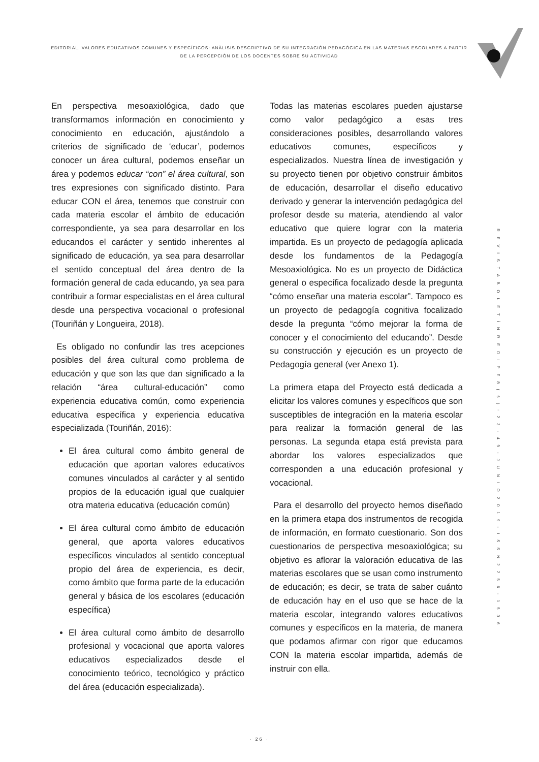EDITORIAL. VALORES EDUCATIVOS COMUNES Y ESPECÍFICOS: ANÀLISIS DESCRIPTIVO DE SU INTEGRACIÒN PEDAGÒGICA EN LAS MATERIAS ESCOLARES A PARTIR DE LA PERCEPCIÒN DE LOS DOCENTES SOBRE SU ACTIVIDAD
En perspectiva mesoaxiológica, dado que transformamos información en conocimiento y conocimiento en educación, ajustándolo a criterios de significado de ‘educar’, podemos conocer un área cultural, podemos enseñar un área y podemos educar “con” el área cultural, son tres expresiones con significado distinto. Para educar CON el área, tenemos que construir con cada materia escolar el ámbito de educación correspondiente, ya sea para desarrollar en los educandos el carácter y sentido inherentes al significado de educación, ya sea para desarrollar el sentido conceptual del área dentro de la formación general de cada educando, ya sea para contribuir a formar especialistas en el área cultural desde una perspectiva vocacional o profesional (Touriñán y Longueira, 2018).
Es obligado no confundir las tres acepciones posibles del área cultural como problema de educación y que son las que dan significado a la relación “área cultural-educación” como experiencia educativa común, como experiencia educativa específica y experiencia educativa especializada (Touriñán, 2016):
El área cultural como ámbito general de educación que aportan valores educativos comunes vinculados al carácter y al sentido propios de la educación igual que cualquier otra materia educativa (educación común)
El área cultural como ámbito de educación general, que aporta valores educativos específicos vinculados al sentido conceptual propio del área de experiencia, es decir, como ámbito que forma parte de la educación general y básica de los escolares (educación específica)
El área cultural como ámbito de desarrollo profesional y vocacional que aporta valores educativos especializados desde el conocimiento teórico, tecnológico y práctico del área (educación especializada).
Todas las materias escolares pueden ajustarse como valor pedagógico a esas tres consideraciones posibles, desarrollando valores educativos comunes, específicos y especializados. Nuestra línea de investigación y su proyecto tienen por objetivo construir ámbitos de educación, desarrollar el diseño educativo derivado y generar la intervención pedagógica del profesor desde su materia, atendiendo al valor educativo que quiere lograr con la materia impartida. Es un proyecto de pedagogía aplicada desde los fundamentos de la Pedagogía Mesoaxiológica. No es un proyecto de Didáctica general o específica focalizado desde la pregunta “cómo enseñar una materia escolar”. Tampoco es un proyecto de pedagogía cognitiva focalizado desde la pregunta “cómo mejorar la forma de conocer y el conocimiento del educando”. Desde su construcción y ejecución es un proyecto de Pedagogía general (ver Anexo 1).
La primera etapa del Proyecto está dedicada a elicitar los valores comunes y específicos que son susceptibles de integración en la materia escolar para realizar la formación general de las personas. La segunda etapa está prevista para abordar los valores especializados que corresponden a una educación profesional y vocacional.
Para el desarrollo del proyecto hemos diseñado en la primera etapa dos instrumentos de recogida de información, en formato cuestionario. Son dos cuestionarios de perspectiva mesoaxiológica; su objetivo es aflorar la valoración educativa de las materias escolares que se usan como instrumento de educación; es decir, se trata de saber cuánto de educación hay en el uso que se hace de la materia escolar, integrando valores educativos comunes y específicos en la materia, de manera que podamos afirmar con rigor que educamos CON la materia escolar impartida, además de instruir con ella.
R E V I S T A B O L E T Í N R E D I P E 8 ( 6 ) : 2 3 - 4 9 - J U N I O 2 0 1 9 - I S S N 2 2 5 6 - 1 5 3 6
· 26 ·